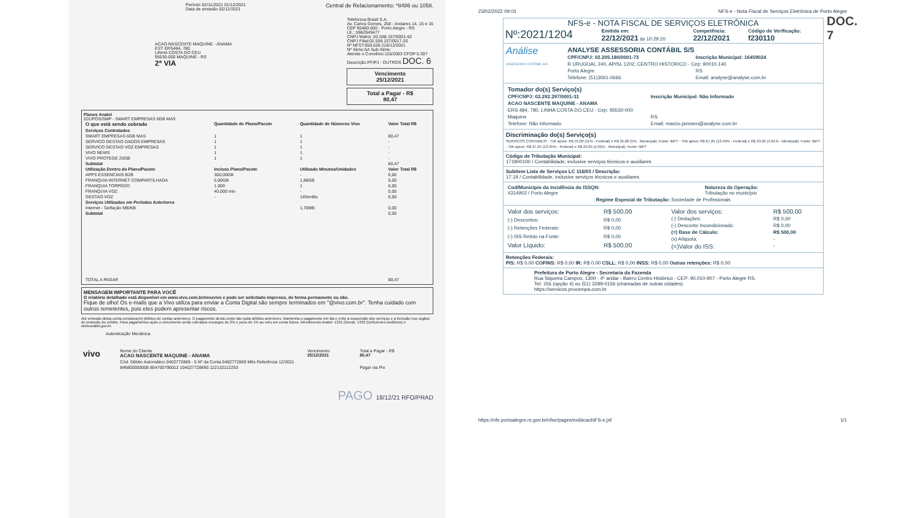Período 02/11/2021 01/12/2021
Data de emissão 02/12/2021
Central de Relacionamento: *8486 ou 1058.
ACAO NASCENTE MAQUINE - ANAMA
EST ERS484, 780
LINHA COSTA DO CEU
95530-000 MAQUINE - RS
2ª VIA
Telefonica Brasil S.A.
Av. Carlos Gomes, 258 - Andares 14, 15 e 16
CEP 90480-000 - Porto Alegre - RS
I.E.: 0962949477
CNPJ Matriz :02.558.157/0001-62
CNPJ Filial:02.558.157/0017-20
Nº NFST:059.628.216/12/2021
Nº Série:AA Sub-Série:
Atende o Convênio:115/2003 CFOP:5.307
Descrição:PF/PJ - OUTROS DOC. 6
Vencimento
25/12/2021
Total a Pagar - R$
80,47
Planos Anatel
201/POS/SMP - SMART EMPRESAS 6GB MAS
| O que está sendo cobrado | Quantidade de Plano/Pacote | Quantidade de Números Vivo | Valor Total R$ |
| --- | --- | --- | --- |
| Serviços Contratados | | | |
| SMART EMPRESAS 6GB MAS | 1 | 1 | 80,47 |
| SERVICO GESTAO DADOS EMPRESAS | 1 | 1 | - |
| SERVICO GESTAO VOZ EMPRESAS | 1 | 1 | - |
| VIVO NEWS | 1 | 1 | - |
| VIVO PROTEGE 20GB | 1 | 1 | - |
| Subtotal | | | 80,47 |
| Utilização Dentro do Plano/Pacote | Incluso Plano/Pacote | Utilizado Minutos/Unidades | Valor Total R$ |
| APPS ESSENCIAIS B2B | 300,00GB | - | 0,00 |
| FRANQUIA INTERNET COMPARTILHADA | 6,00GB | 1,88GB | 0,00 |
| FRANQUIA TORPEDO | 1.000 | 1 | 0,00 |
| FRANQUIA VOZ | 40.000 min | - | 0,00 |
| GESTAO VOZ | - | 145m48s | 0,00 |
| Serviços Utilizados em Períodos Anteriores | | | |
| Internet - Tarifação MB/KB | | 1,70MB | 0,00 |
| Subtotal | | | 0,00 |
| TOTAL A PAGAR | | | 80,47 |
MENSAGEM IMPORTANTE PARA VOCÊ
O relatório detalhado está disponível em www.vivo.com.br/meuvivo e pode ser solicitado impresso, de forma permanente ou não.
Fique de olho! Os e-mails que a Vivo utiliza para enviar a Conta Digital são sempre terminados em "@vivo.com.br". Tenha cuidado com outros remetentes, pois eles podem apresentar riscos.
Até emissão desta conta constava(m) débitos de contas anteriores. O pagamento desta conta não quita débitos anteriores. Mantenha o pagamento em dia e evite a suspensão dos serviços e a inclusão nos orgãos de proteção do crédito. Para pagamentos após o vencimento serão cobrados encargos de 2% e juros de 1% ao mês em conta futura. Atendimento Anatel: 1331 (Geral), 1332 (Deficientes Auditivos) e www.anatel.gov.br.
Autenticação Mecânica
| vivo | Nome do Cliente ACAO NASCENTE MAQUINE - ANAMA | Vencimento 25/12/2021 | Total a Pagar - R$ 80,47 |
| | Cód. Débito Automático 0402772869 - 5 Nº da Conta 0402772869 Mês Referência 12/2021 | | |
| | 846800000008 804700790012 104027728690 122132112253 | | Pagar via Pix |
PAGO 18/12/21 RFO/PRAD
23/02/2022 09:01 NFS-e - Nota Fiscal de Serviços Eletrônica de Porto Alegre
NFS-e - NOTA FISCAL DE SERVIÇOS ELETRÔNICA
| Nº:2021/1204 | Emitida em: 22/12/2021 às 10:29:20 | Competência: 22/12/2021 | Código de Verificação: f230110 |
Análise
ASSESSORIA CONTÁBIL S/S
| ANALYSE ASSESSORIA CONTÁBIL S/S | |
| CPF/CNPJ: 02.205.180/0001-73 | Inscrição Municipal: 16459024 |
| R URUGUAI, 240, AP/SL 1202, CENTRO HISTORICO - Cep: 90010-140 | |
| Porto Alegre | RS |
| Telefone: (51)3061-0666 | Email: analyse@analyse.com.br |
| Tomador do(s) Serviço(s) | |
| CPF/CNPJ: 02.292.297/0001-31 | Inscrição Municipal: Não Informado |
| ACAO NASCENTE MAQUINE - ANAMA | |
| ERS 484, 780, LINHA COSTA DO CEU - Cep: 95530-000 | |
| Maquine | RS |
| Telefone: Não informado | Email: marcio.janssen@analyse.com.br |
Discriminação do(s) Serviço(s)
SERVICOS CONTABEIS - Trib aprox: R$ 55,00 (11% - Federal) e R$ 25,00 (5% - Municipal). Fonte: IBPT - Trib aprox: R$ 67,25 (13,45% - Federal) e R$ 23,05 (4,61% - Municipal). Fonte: IBPT - Trib aprox: R$ 67,25 (13,45% - Federal) e R$ 23,05 (4,61% - Municipal). Fonte: IBPT
Código de Tributação Municipal:
171900100 / Contabilidade, inclusive serviços técnicos e auxiliares
Subitem Lista de Serviços LC 116/03 / Descrição:
17.19 / Contabilidade, inclusive serviços técnicos e auxiliares.
| Cod/Município da incidência do ISSQN: 4314902 / Porto Alegre | Natureza da Operação: Tributação no município |
| Regime Especial de Tributação: Sociedade de Profissionais | |
| Valor dos serviços: | R$ 500,00 |
| (-) Descontos: | R$ 0,00 |
| (-) Retenções Federais: | R$ 0,00 |
| (-) ISS Retido na Fonte: | R$ 0,00 |
| Valor Líquido: | R$ 500,00 |
| Valor dos serviços: | R$ 500,00 |
| (-) Deduções: | R$ 0,00 |
| (-) Desconto Incondicionado: | R$ 0,00 |
| (=) Base de Cálculo: | R$ 500,00 |
| (x) Alíquota: | - |
| (=)Valor do ISS: | - |
Retenções Federais:
PIS: R$ 0,00 COFINS: R$ 0,00 IR: R$ 0,00 CSLL: R$ 0,00 INSS: R$ 0,00 Outras retenções: R$ 0,00
Prefeitura de Porto Alegre - Secretaria da Fazenda
Rua Siqueira Campos, 1300 - 4º andar - Bairro Centro Histórico - CEP: 90.010-907 - Porto Alegre RS.
Tel: 156 (opção 4) ou (51) 3289-0156 (chamadas de outras cidades)
https://servicos.procempa.com.br
DOC.
7
https://nfe.portoalegre.rs.gov.br/nfse/pages/exibicaoNFS-e.jsf 1/1